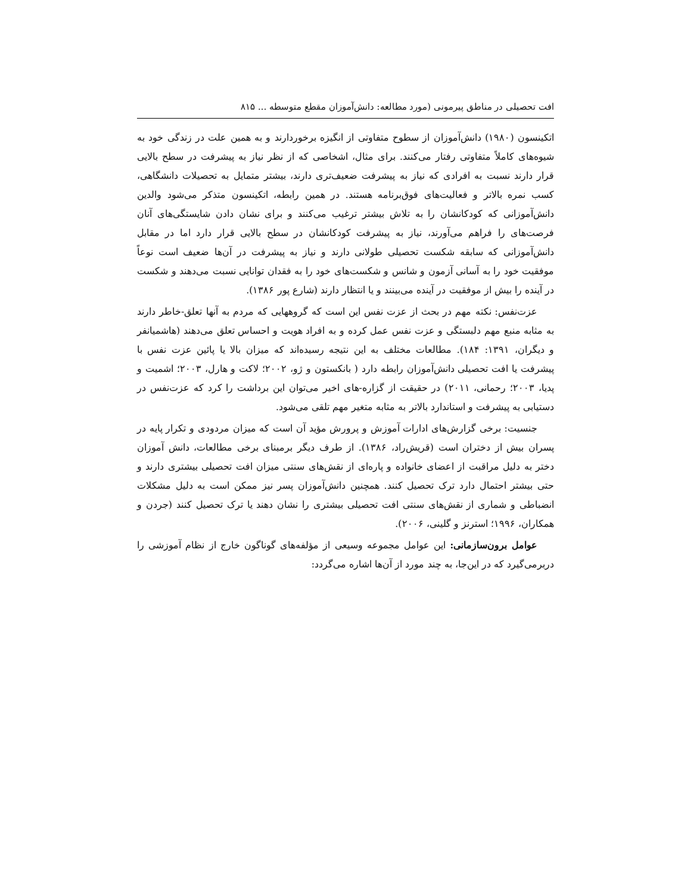افت تحصیلی در مناطق پیرمونی (مورد مطالعه: دانش‌آموزان مقطع متوسطه ... ۸۱۵
اتکینسون (۱۹۸۰) دانش‌آموزان از سطوح متفاوتی از انگیزه برخوردارند و به همین علت در زندگی خود به شیوه‌های کاملاً متفاوتی رفتار می‌کنند. برای مثال، اشخاصی که از نظر نیاز به پیشرفت در سطح بالایی قرار دارند نسبت به افرادی که نیاز به پیشرفت ضعیف‌تری دارند، بیشتر متمایل به تحصیلات دانشگاهی، کسب نمره بالاتر و فعالیت‌های فوق‌برنامه هستند. در همین رابطه، اتکینسون متذکر می‌شود والدین دانش‌آموزانی که کودکانشان را به تلاش بیشتر ترغیب می‌کنند و برای نشان دادن شایستگی‌های آنان فرصت‌های را فراهم می‌آورند، نیاز به پیشرفت کودکانشان در سطح بالایی قرار دارد اما در مقابل دانش‌آموزانی که سابقه شکست تحصیلی طولانی دارند و نیاز به پیشرفت در آن‌ها ضعیف است نوعاً موفقیت خود را به آسانی آزمون و شانس و شکست‌های خود را به فقدان توانایی نسبت می‌دهند و شکست در آینده را بیش از موفقیت در آینده می‌بینند و یا انتظار دارند (شارع پور ۱۳۸۶).
عزت‌نفس: نکته مهم در بحث از عزت نفس این است که گروههایی که مردم به آنها تعلق-خاطر دارند به مثابه منبع مهم دلبستگی و عزت نفس عمل کرده و به افراد هویت و احساس تعلق می‌دهند (هاشمیانفر و دیگران، ۱۳۹۱: ۱۸۴). مطالعات مختلف به این نتیجه رسیده‌اند که میزان بالا یا پائین عزت نفس با پیشرفت یا افت تحصیلی دانش‌آموزان رابطه دارد ( بانکستون و ژو، ۲۰۰۲؛ لاکت و هارل، ۲۰۰۳؛ اشمیت و پدیا، ۲۰۰۳؛ رحمانی، ۲۰۱۱) در حقیقت از گزاره-های اخیر می‌توان این برداشت را کرد که عزت‌نفس در دستیابی به پیشرفت و استاندارد بالاتر به مثابه متغیر مهم تلقی می‌شود.
جنسیت: برخی گزارش‌های ادارات آموزش و پرورش مؤید آن است که میزان مردودی و تکرار پایه در پسران بیش از دختران است (قریش‌راد، ۱۳۸۶). از طرف دیگر برمبنای برخی مطالعات، دانش آموزان دختر به دلیل مراقبت از اعضای خانواده و پاره‌ای از نقش‌های سنتی میزان افت تحصیلی بیشتری دارند و حتی بیشتر احتمال دارد ترک تحصیل کنند. همچنین دانش‌آموزان پسر نیز ممکن است به دلیل مشکلات انضباطی و شماری از نقش‌های سنتی افت تحصیلی بیشتری را نشان دهند یا ترک تحصیل کنند (جردن و همکاران، ۱۹۹۶؛ استرنز و گلینی، ۲۰۰۶).
عوامل برون‌سازمانی: این عوامل مجموعه وسیعی از مؤلفه‌های گوناگون خارج از نظام آموزشی را دربرمی‌گیرد که در این‌جا، به چند مورد از آن‌ها اشاره می‌گردد: